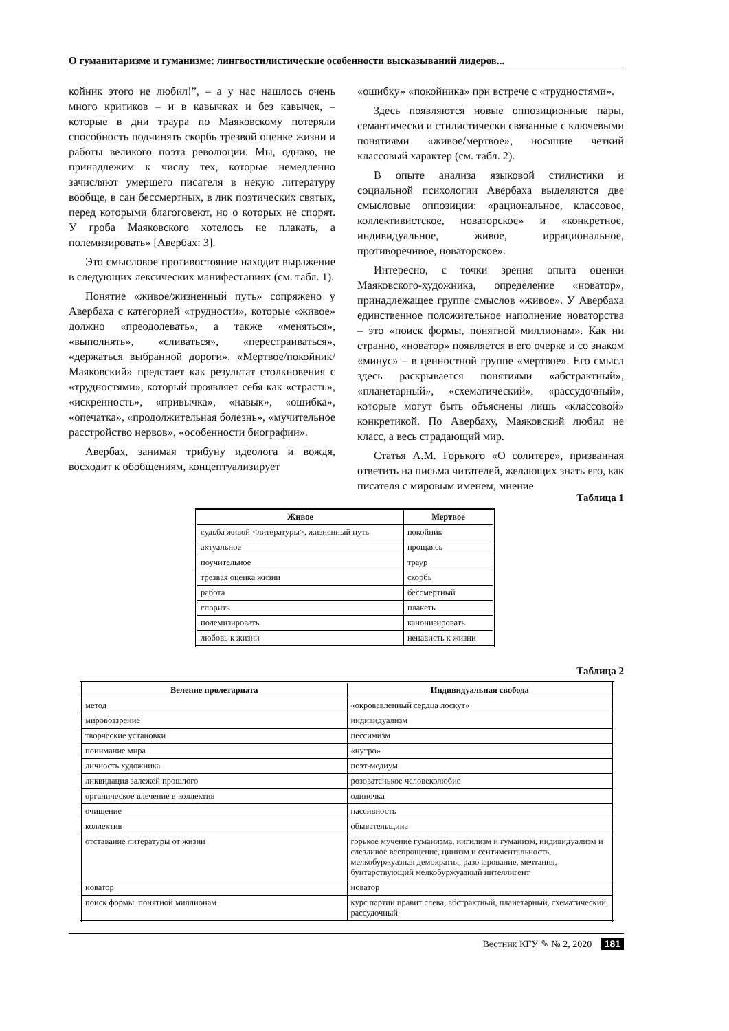О гуманитаризме и гуманизме: лингвостилистические особенности высказываний лидеров...
койник этого не любил!”, – а у нас нашлось очень много критиков – и в кавычках и без кавычек, – которые в дни траура по Маяковскому потеряли способность подчинять скорбь трезвой оценке жизни и работы великого поэта революции. Мы, однако, не принадлежим к числу тех, которые немедленно зачисляют умершего писателя в некую литературу вообще, в сан бессмертных, в лик поэтических святых, перед которыми благоговеют, но о которых не спорят. У гроба Маяковского хотелось не плакать, а полемизировать» [Авербах: 3].
Это смысловое противостояние находит выражение в следующих лексических манифестациях (см. табл. 1).
Понятие «живое/жизненный путь» сопряжено у Авербаха с категорией «трудности», которые «живое» должно «преодолевать», а также «меняться», «выполнять», «сливаться», «перестраиваться», «держаться выбранной дороги». «Мертвое/покойник/Маяковский» предстает как результат столкновения с «трудностями», который проявляет себя как «страсть», «искренность», «привычка», «навык», «ошибка», «опечатка», «продолжительная болезнь», «мучительное расстройство нервов», «особенности биографии».
Авербах, занимая трибуну идеолога и вождя, восходит к обобщениям, концептуализирует
«ошибку» «покойника» при встрече с «трудностями».
Здесь появляются новые оппозиционные пары, семантически и стилистически связанные с ключевыми понятиями «живое/мертвое», носящие четкий классовый характер (см. табл. 2).
В опыте анализа языковой стилистики и социальной психологии Авербаха выделяются две смысловые оппозиции: «рациональное, классовое, коллективистское, новаторское» и «конкретное, индивидуальное, живое, иррациональное, противоречивое, новаторское».
Интересно, с точки зрения опыта оценки Маяковского-художника, определение «новатор», принадлежащее группе смыслов «живое». У Авербаха единственное положительное наполнение новаторства – это «поиск формы, понятной миллионам». Как ни странно, «новатор» появляется в его очерке и со знаком «минус» – в ценностной группе «мертвое». Его смысл здесь раскрывается понятиями «абстрактный», «планетарный», «схематический», «рассудочный», которые могут быть объяснены лишь «классовой» конкретикой. По Авербаху, Маяковский любил не класс, а весь страдающий мир.
Статья А.М. Горького «О солитере», призванная ответить на письма читателей, желающих знать его, как писателя с мировым именем, мнение
Таблица 1
| Живое | Мертвое |
| --- | --- |
| судьба живой <литературы>, жизненный путь | покойник |
| актуальное | прощаясь |
| поучительное | траур |
| трезвая оценка жизни | скорбь |
| работа | бессмертный |
| спорить | плакать |
| полемизировать | канонизировать |
| любовь к жизни | ненависть к жизни |
Таблица 2
| Веление пролетариата | Индивидуальная свобода |
| --- | --- |
| метод | «окровавленный сердца лоскут» |
| мировоззрение | индивидуализм |
| творческие установки | пессимизм |
| понимание мира | «нутро» |
| личность художника | поэт-медиум |
| ликвидация залежей прошлого | розоватенькое человеколюбие |
| органическое влечение в коллектив | одиночка |
| очищение | пассивность |
| коллектив | обывательщина |
| отставание литературы от жизни | горькое мучение гуманизма, нигилизм и гуманизм, индивидуализм и слезливое всепрощение, цинизм и сентиментальность, мелкобуржуазная демократия, разочарование, мечтания, бунтарствующий мелкобуржуазный интеллигент |
| новатор | новатор |
| поиск формы, понятной миллионам | курс партии правит слева, абстрактный, планетарный, схематический, рассудочный |
Вестник КГУ ✎ № 2, 2020 181